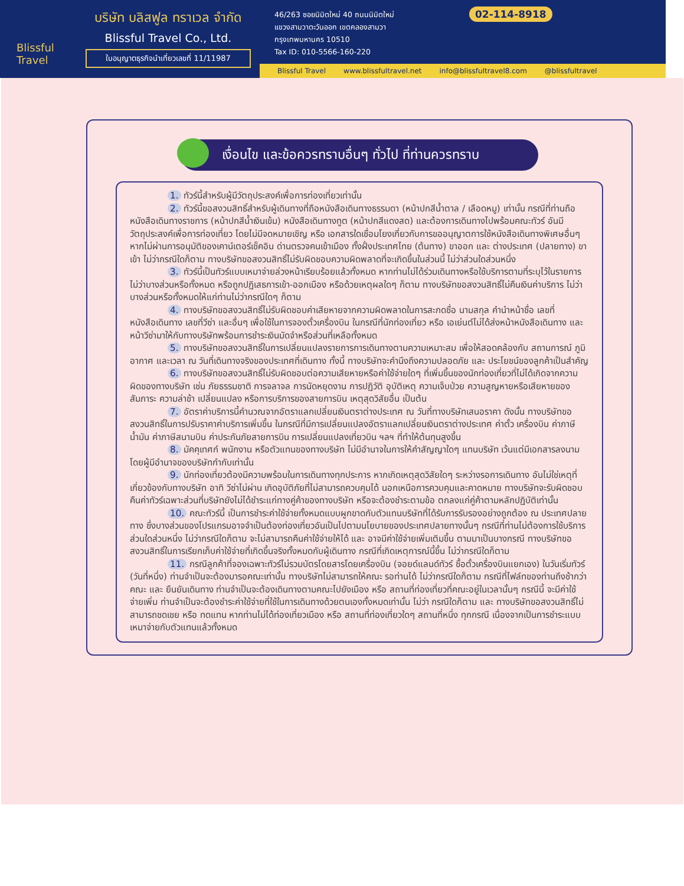Blissful Travel
บริษัท บลิสฟูล ทราเวล จำกัด
Blissful Travel Co., Ltd.
ใบอนุญาตธุรกิจนำเที่ยวเลขที่ 11/11987
46/263 ซอยนิมิตใหม่ 40 ถนนนิมิตใหม่
แขวงสามวาตะวันออก เขตคลองสามวา
กรุงเทพมหานคร 10510
Tax ID: 010-5566-160-220
02-114-8918
Blissful Travel www.blissfultravel.net info@blissfultravel8.com @blissfultravel
เงื่อนไข และข้อควรทราบอื่นๆ ทั่วไป ที่ท่านควรทราบ
1. ทัวร์นี้สำหรับผู้มีวัตถุประสงค์เพื่อการท่องเที่ยวเท่านั้น
2. ทัวร์นี้ขอสงวนสิทธิ์สำหรับผู้เดินทางที่ถือหนังสือเดินทางธรรมดา (หน้าปกสีน้ำตาล / เลือดหมู) เท่านั้น กรณีที่ท่านถือหนังสือเดินทางราชการ (หน้าปกสีน้ำเงินเข้ม) หนังสือเดินทางทูต (หน้าปกสีแดงสด) และต้องการเดินทางไปพร้อมคณะทัวร์ อันมีวัตถุประสงค์เพื่อการท่องเที่ยว โดยไม่มีจดหมายเชิญ หรือ เอกสารใดเชื่อมโยงเกี่ยวกับการขออนุญาตการใช้หนังสือเดินทางพิเศษอื่นๆ หากไม่ผ่านการอนุมัติของเคาน์เตอร์เช็คอิน ด่านตรวจคนเข้าเมือง ทั้งฝั่งประเทศไทย (ต้นทาง) ขาออก และ ต่างประเทศ (ปลายทาง) ขาเข้า ไม่ว่ากรณีใดก็ตาม ทางบริษัทขอสงวนสิทธิ์ไม่รับผิดชอบความผิดพลาดที่จะเกิดขึ้นในส่วนนี้ ไม่ว่าส่วนใดส่วนหนึ่ง
3. ทัวร์นี้เป็นทัวร์แบบเหมาจ่ายล่วงหน้าเรียบร้อยแล้วทั้งหมด หากท่านไม่ได้ร่วมเดินทางหรือใช้บริการตามที่ระบุไว้ในรายการ ไม่ว่าบางส่วนหรือทั้งหมด หรือถูกปฏิเสธการเข้า-ออกเมือง หรือด้วยเหตุผลใดๆ ก็ตาม ทางบริษัทขอสงวนสิทธิ์ไม่คืนเงินค่าบริการ ไม่ว่าบางส่วนหรือทั้งหมดให้แก่ท่านไม่ว่ากรณีใดๆ ก็ตาม
4. ทางบริษัทขอสงวนสิทธิ์ไม่รับผิดชอบค่าเสียหายจากความผิดพลาดในการสะกดชื่อ นามสกุล คำนำหน้าชื่อ เลขที่หนังสือเดินทาง เลขที่วีซ่า และอื่นๆ เพื่อใช้ในการจองตั๋วเครื่องบิน ในกรณีที่นักท่องเที่ยว หรือ เอเย่นต์ไม่ได้ส่งหน้าหนังสือเดินทาง และ หน้าวีซ่ามาให้กับทางบริษัทพร้อมการชำระเงินมัดจำหรือส่วนที่เหลือทั้งหมด
5. ทางบริษัทขอสงวนสิทธิ์ในการเปลี่ยนแปลงรายการการเดินทางตามความเหมาะสม เพื่อให้สอดคล้องกับ สถานการณ์ ภูมิอากาศ และเวลา ณ วันที่เดินทางจริงของประเทศที่เดินทาง ทั้งนี้ ทางบริษัทจะคำนึงถึงความปลอดภัย และ ประโยชน์ของลูกค้าเป็นสำคัญ
6. ทางบริษัทขอสงวนสิทธิ์ไม่รับผิดชอบต่อความเสียหายหรือค่าใช้จ่ายใดๆ ที่เพิ่มขึ้นของนักท่องเที่ยวที่ไม่ได้เกิดจากความผิดของทางบริษัท เช่น ภัยธรรมชาติ การจลาจล การนัดหยุดงาน การปฏิวัติ อุบัติเหตุ ความเจ็บป่วย ความสูญหายหรือเสียหายของสัมภาระ ความล่าช้า เปลี่ยนแปลง หรือการบริการของสายการบิน เหตุสุดวิสัยอื่น เป็นต้น
7. อัตราค่าบริการนี้คำนวณจากอัตราแลกเปลี่ยนเงินตราต่างประเทศ ณ วันที่ทางบริษัทเสนอราคา ดังนั้น ทางบริษัทขอสงวนสิทธิ์ในการปรับราคาค่าบริการเพิ่มขึ้น ในกรณีที่มีการเปลี่ยนแปลงอัตราแลกเปลี่ยนเงินตราต่างประเทศ ค่าตั๋ว เครื่องบิน ค่าภาษีน้ำมัน ค่าภาษีสนามบิน ค่าประกันภัยสายการบิน การเปลี่ยนแปลงเที่ยวบิน ฯลฯ ที่ทำให้ต้นทุนสูงขึ้น
8. มัคคุเทศก์ พนักงาน หรือตัวแทนของทางบริษัท ไม่มีอำนาจในการให้คำสัญญาใดๆ แทนบริษัท เว้นแต่มีเอกสารลงนามโดยผู้มีอำนาจของบริษัทกำกับเท่านั้น
9. นักท่องเที่ยวต้องมีความพร้อมในการเดินทางทุกประการ หากเกิดเหตุสุดวิสัยใดๆ ระหว่างรอการเดินทาง อันไม่ใช่เหตุที่เกี่ยวข้องกับทางบริษัท อาทิ วีซ่าไม่ผ่าน เกิดอุบัติภัยที่ไม่สามารถควบคุมได้ นอกเหนือการควบคุมและคาดหมาย ทางบริษัทจะรับผิดชอบคืนค่าทัวร์เฉพาะส่วนที่บริษัทยังไม่ได้ชำระแก่ทางคู่ค้าของทางบริษัท หรือจะต้องชำระตามข้อ ตกลงแก่คู่ค้าตามหลักปฏิบัติเท่านั้น
10. คณะทัวร์นี้ เป็นการชำระค่าใช้จ่ายทั้งหมดแบบผูกขาดกับตัวแทนบริษัทที่ได้รับการรับรองอย่างถูกต้อง ณ ประเทศปลายทาง ซึ่งบางส่วนของโปรแกรมอาจจำเป็นต้องท่องเที่ยวอันเป็นไปตามนโยบายของประเทศปลายทางนั้นๆ กรณีที่ท่านไม่ต้องการใช้บริการส่วนใดส่วนหนึ่ง ไม่ว่ากรณีใดก็ตาม จะไม่สามารถคืนค่าใช้จ่ายให้ได้ และ อาจมีค่าใช้จ่ายเพิ่มเติมขึ้น ตามมาเป็นบางกรณี ทางบริษัทขอสงวนสิทธิ์ในการเรียกเก็บค่าใช้จ่ายที่เกิดขึ้นจริงทั้งหมดกับผู้เดินทาง กรณีที่เกิดเหตุการณ์นี้ขึ้น ไม่ว่ากรณีใดก็ตาม
11. กรณีลูกค้าที่จองเฉพาะทัวร์ไม่รวมบัตรโดยสารโดยเครื่องบิน (จอยด์แลนด์ทัวร์ ซื้อตั๋วเครื่องบินแยกเอง) ในวันเริ่มทัวร์ (วันที่หนึ่ง) ท่านจำเป็นจะต้องมารอคณะเท่านั้น ทางบริษัทไม่สามารถให้คณะ รอท่านได้ ไม่ว่ากรณีใดก็ตาม กรณีที่ไฟล์ทของท่านถึงช้ากว่าคณะ และ ยืนยันเดินทาง ท่านจำเป็นจะต้องเดินทางตามคณะไปยังเมือง หรือ สถานที่ท่องเที่ยวที่คณะอยู่ในเวลานั้นๆ กรณีนี้ จะมีค่าใช้จ่ายเพิ่ม ท่านจำเป็นจะต้องชำระค่าใช้จ่ายที่ใช้ในการเดินทางด้วยตนเองทั้งหมดเท่านั้น ไม่ว่า กรณีใดก็ตาม และ ทางบริษัทขอสงวนสิทธิ์ไม่สามารถชดเชย หรือ ทดแทน หากท่านไม่ได้ท่องเที่ยวเมือง หรือ สถานที่ท่องเที่ยวใดๆ สถานที่หนึ่ง ทุกกรณี เนื่องจากเป็นการชำระแบบเหมาจ่ายกับตัวแทนแล้วทั้งหมด